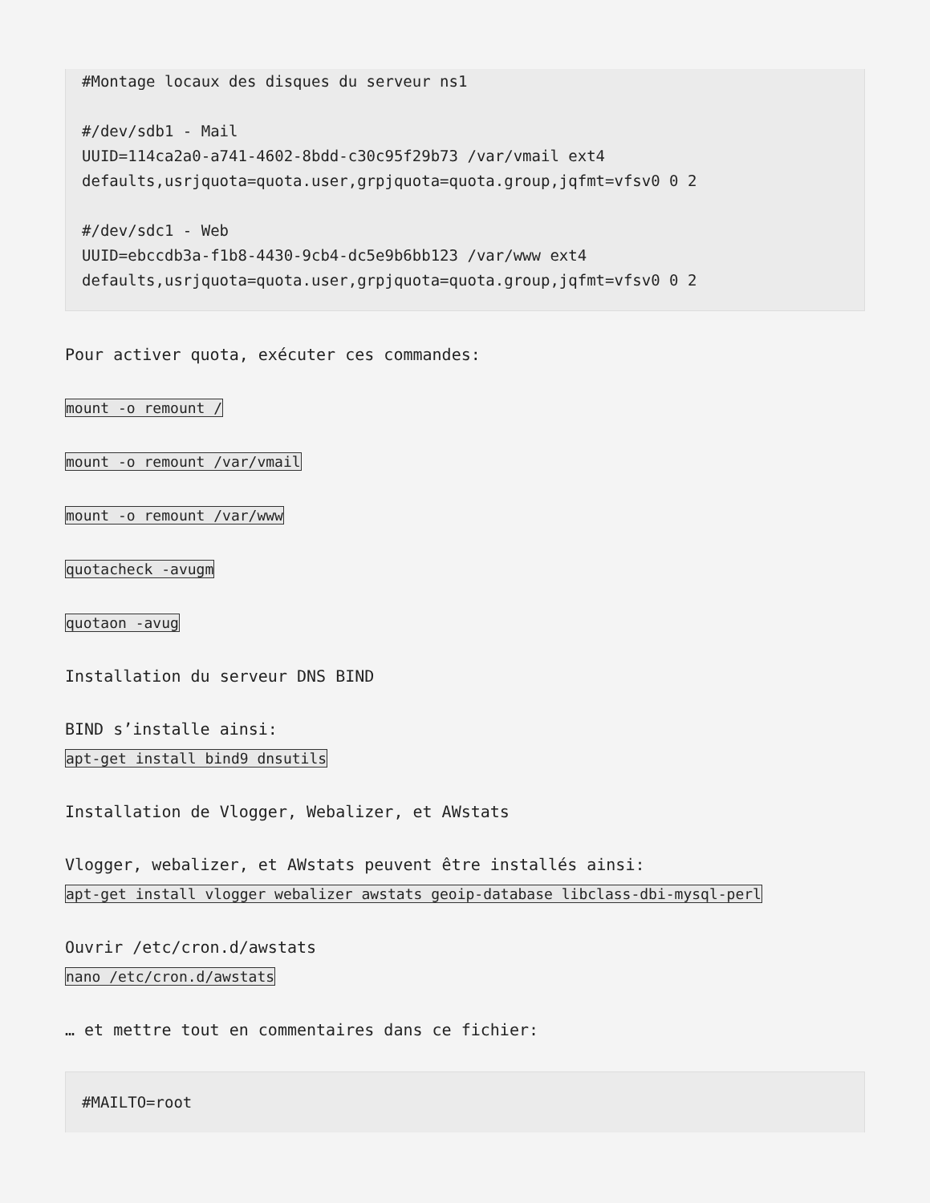#Montage locaux des disques du serveur ns1

#/dev/sdb1 - Mail
UUID=114ca2a0-a741-4602-8bdd-c30c95f29b73 /var/vmail ext4
defaults,usrjquota=quota.user,grpjquota=quota.group,jqfmt=vfsv0 0 2

#/dev/sdc1 - Web
UUID=ebccdb3a-f1b8-4430-9cb4-dc5e9b6bb123 /var/www ext4
defaults,usrjquota=quota.user,grpjquota=quota.group,jqfmt=vfsv0 0 2
Pour activer quota, exécuter ces commandes:
mount -o remount /
mount -o remount /var/vmail
mount -o remount /var/www
quotacheck -avugm
quotaon -avug
Installation du serveur DNS BIND
BIND s’installe ainsi:
apt-get install bind9 dnsutils
Installation de Vlogger, Webalizer, et AWstats
Vlogger, webalizer, et AWstats peuvent être installés ainsi:
apt-get install vlogger webalizer awstats geoip-database libclass-dbi-mysql-perl
Ouvrir /etc/cron.d/awstats
nano /etc/cron.d/awstats
… et mettre tout en commentaires dans ce fichier:
#MAILTO=root